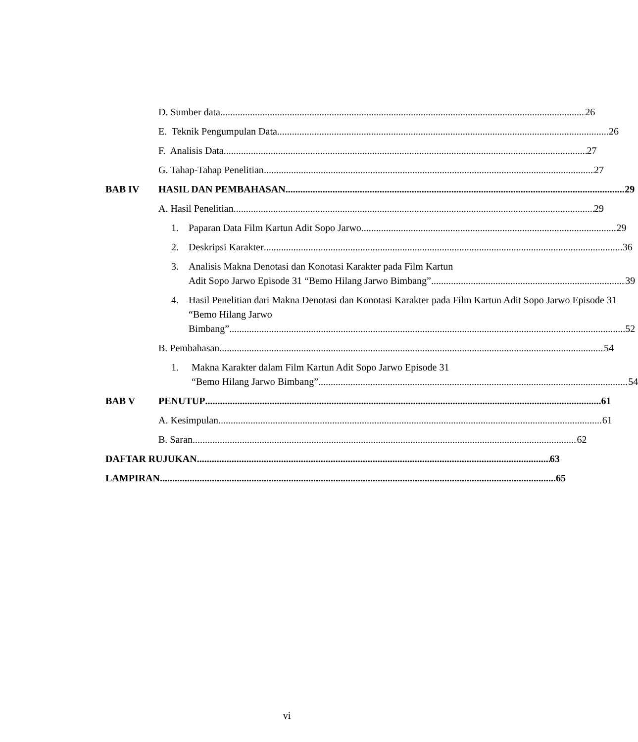D. Sumber data 26
E. Teknik Pengumpulan Data 26
F. Analisis Data 27
G. Tahap-Tahap Penelitian 27
BAB IV HASIL DAN PEMBAHASAN 29
A. Hasil Penelitian 29
1. Paparan Data Film Kartun Adit Sopo Jarwo 29
2. Deskripsi Karakter 36
3. Analisis Makna Denotasi dan Konotasi Karakter pada Film Kartun
Adit Sopo Jarwo Episode 31 “Bemo Hilang Jarwo Bimbang” 39
4. Hasil Penelitian dari Makna Denotasi dan Konotasi Karakter pada Film Kartun Adit Sopo Jarwo Episode 31 “Bemo Hilang Jarwo
Bimbang” 52
B. Pembahasan 54
1. Makna Karakter dalam Film Kartun Adit Sopo Jarwo Episode 31
“Bemo Hilang Jarwo Bimbang” 54
BAB V PENUTUP 61
A. Kesimpulan 61
B. Saran 62
DAFTAR RUJUKAN 63
LAMPIRAN 65
vi